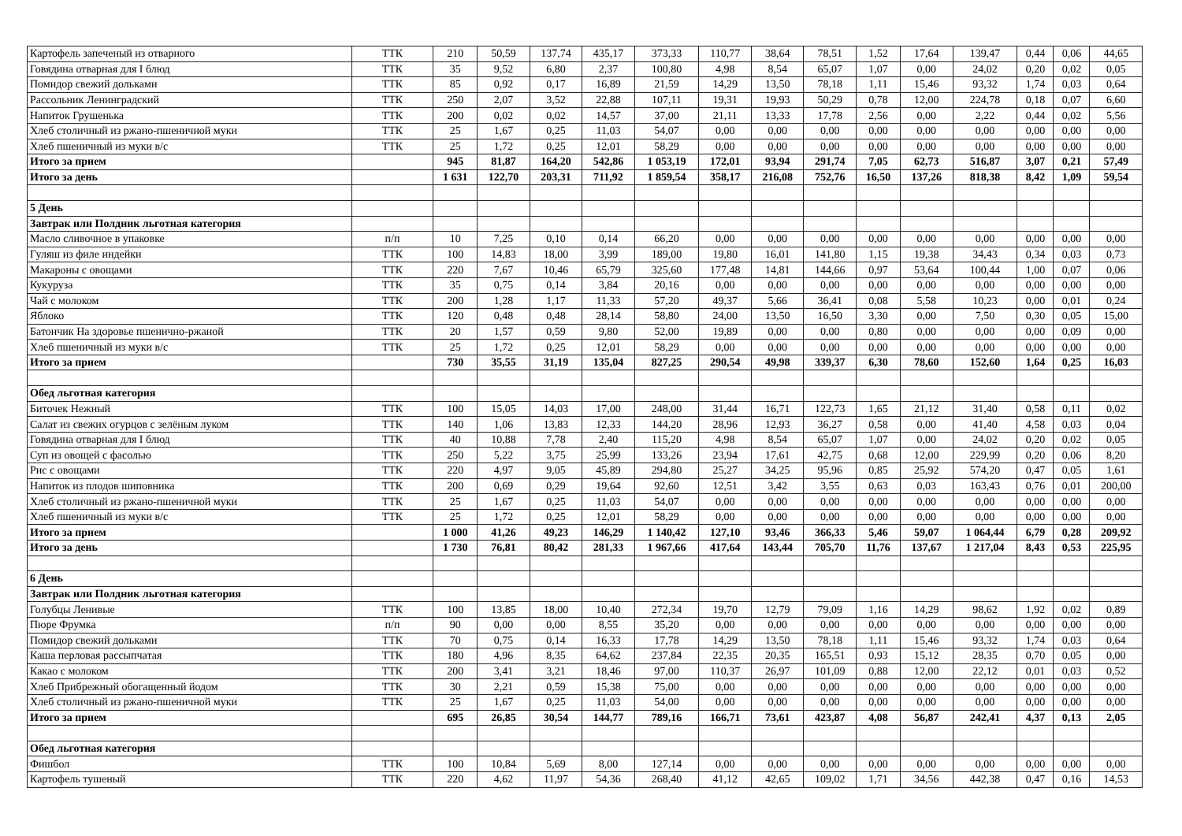| Картофель запеченый из отварного | ТТК | 210 | 50,59 | 137,74 | 435,17 | 373,33 | 110,77 | 38,64 | 78,51 | 1,52 | 17,64 | 139,47 | 0,44 | 0,06 | 44,65 |
| Говядина отварная для I блюд | ТТК | 35 | 9,52 | 6,80 | 2,37 | 100,80 | 4,98 | 8,54 | 65,07 | 1,07 | 0,00 | 24,02 | 0,20 | 0,02 | 0,05 |
| Помидор свежий дольками | ТТК | 85 | 0,92 | 0,17 | 16,89 | 21,59 | 14,29 | 13,50 | 78,18 | 1,11 | 15,46 | 93,32 | 1,74 | 0,03 | 0,64 |
| Рассольник Ленинградский | ТТК | 250 | 2,07 | 3,52 | 22,88 | 107,11 | 19,31 | 19,93 | 50,29 | 0,78 | 12,00 | 224,78 | 0,18 | 0,07 | 6,60 |
| Напиток Грушенька | ТТК | 200 | 0,02 | 0,02 | 14,57 | 37,00 | 21,11 | 13,33 | 17,78 | 2,56 | 0,00 | 2,22 | 0,44 | 0,02 | 5,56 |
| Хлеб столичный из ржано-пшеничной муки | ТТК | 25 | 1,67 | 0,25 | 11,03 | 54,07 | 0,00 | 0,00 | 0,00 | 0,00 | 0,00 | 0,00 | 0,00 | 0,00 | 0,00 |
| Хлеб пшеничный из муки в/с | ТТК | 25 | 1,72 | 0,25 | 12,01 | 58,29 | 0,00 | 0,00 | 0,00 | 0,00 | 0,00 | 0,00 | 0,00 | 0,00 | 0,00 |
| Итого за прием | | 945 | 81,87 | 164,20 | 542,86 | 1 053,19 | 172,01 | 93,94 | 291,74 | 7,05 | 62,73 | 516,87 | 3,07 | 0,21 | 57,49 |
| Итого за день | | 1 631 | 122,70 | 203,31 | 711,92 | 1 859,54 | 358,17 | 216,08 | 752,76 | 16,50 | 137,26 | 818,38 | 8,42 | 1,09 | 59,54 |
| 5 День | | | | | | | | | | | | | | | |
| Завтрак или Полдник льготная категория | | | | | | | | | | | | | | | |
| Масло сливочное в упаковке | п/п | 10 | 7,25 | 0,10 | 0,14 | 66,20 | 0,00 | 0,00 | 0,00 | 0,00 | 0,00 | 0,00 | 0,00 | 0,00 | 0,00 |
| Гуляш из филе индейки | ТТК | 100 | 14,83 | 18,00 | 3,99 | 189,00 | 19,80 | 16,01 | 141,80 | 1,15 | 19,38 | 34,43 | 0,34 | 0,03 | 0,73 |
| Макароны с овощами | ТТК | 220 | 7,67 | 10,46 | 65,79 | 325,60 | 177,48 | 14,81 | 144,66 | 0,97 | 53,64 | 100,44 | 1,00 | 0,07 | 0,06 |
| Кукуруза | ТТК | 35 | 0,75 | 0,14 | 3,84 | 20,16 | 0,00 | 0,00 | 0,00 | 0,00 | 0,00 | 0,00 | 0,00 | 0,00 | 0,00 |
| Чай с молоком | ТТК | 200 | 1,28 | 1,17 | 11,33 | 57,20 | 49,37 | 5,66 | 36,41 | 0,08 | 5,58 | 10,23 | 0,00 | 0,01 | 0,24 |
| Яблоко | ТТК | 120 | 0,48 | 0,48 | 28,14 | 58,80 | 24,00 | 13,50 | 16,50 | 3,30 | 0,00 | 7,50 | 0,30 | 0,05 | 15,00 |
| Батончик На здоровье пшенично-ржаной | ТТК | 20 | 1,57 | 0,59 | 9,80 | 52,00 | 19,89 | 0,00 | 0,00 | 0,80 | 0,00 | 0,00 | 0,00 | 0,09 | 0,00 |
| Хлеб пшеничный из муки в/с | ТТК | 25 | 1,72 | 0,25 | 12,01 | 58,29 | 0,00 | 0,00 | 0,00 | 0,00 | 0,00 | 0,00 | 0,00 | 0,00 | 0,00 |
| Итого за прием | | 730 | 35,55 | 31,19 | 135,04 | 827,25 | 290,54 | 49,98 | 339,37 | 6,30 | 78,60 | 152,60 | 1,64 | 0,25 | 16,03 |
| Обед льготная категория | | | | | | | | | | | | | | | |
| Биточек Нежный | ТТК | 100 | 15,05 | 14,03 | 17,00 | 248,00 | 31,44 | 16,71 | 122,73 | 1,65 | 21,12 | 31,40 | 0,58 | 0,11 | 0,02 |
| Салат из свежих огурцов с зелёным луком | ТТК | 140 | 1,06 | 13,83 | 12,33 | 144,20 | 28,96 | 12,93 | 36,27 | 0,58 | 0,00 | 41,40 | 4,58 | 0,03 | 0,04 |
| Говядина отварная для I блюд | ТТК | 40 | 10,88 | 7,78 | 2,40 | 115,20 | 4,98 | 8,54 | 65,07 | 1,07 | 0,00 | 24,02 | 0,20 | 0,02 | 0,05 |
| Суп из овощей с фасолью | ТТК | 250 | 5,22 | 3,75 | 25,99 | 133,26 | 23,94 | 17,61 | 42,75 | 0,68 | 12,00 | 229,99 | 0,20 | 0,06 | 8,20 |
| Рис с овощами | ТТК | 220 | 4,97 | 9,05 | 45,89 | 294,80 | 25,27 | 34,25 | 95,96 | 0,85 | 25,92 | 574,20 | 0,47 | 0,05 | 1,61 |
| Напиток из плодов шиповника | ТТК | 200 | 0,69 | 0,29 | 19,64 | 92,60 | 12,51 | 3,42 | 3,55 | 0,63 | 0,03 | 163,43 | 0,76 | 0,01 | 200,00 |
| Хлеб столичный из ржано-пшеничной муки | ТТК | 25 | 1,67 | 0,25 | 11,03 | 54,07 | 0,00 | 0,00 | 0,00 | 0,00 | 0,00 | 0,00 | 0,00 | 0,00 | 0,00 |
| Хлеб пшеничный из муки в/с | ТТК | 25 | 1,72 | 0,25 | 12,01 | 58,29 | 0,00 | 0,00 | 0,00 | 0,00 | 0,00 | 0,00 | 0,00 | 0,00 | 0,00 |
| Итого за прием | | 1 000 | 41,26 | 49,23 | 146,29 | 1 140,42 | 127,10 | 93,46 | 366,33 | 5,46 | 59,07 | 1 064,44 | 6,79 | 0,28 | 209,92 |
| Итого за день | | 1 730 | 76,81 | 80,42 | 281,33 | 1 967,66 | 417,64 | 143,44 | 705,70 | 11,76 | 137,67 | 1 217,04 | 8,43 | 0,53 | 225,95 |
| 6 День | | | | | | | | | | | | | | | |
| Завтрак или Полдник льготная категория | | | | | | | | | | | | | | | |
| Голубцы Ленивые | ТТК | 100 | 13,85 | 18,00 | 10,40 | 272,34 | 19,70 | 12,79 | 79,09 | 1,16 | 14,29 | 98,62 | 1,92 | 0,02 | 0,89 |
| Пюре Фрумка | п/п | 90 | 0,00 | 0,00 | 8,55 | 35,20 | 0,00 | 0,00 | 0,00 | 0,00 | 0,00 | 0,00 | 0,00 | 0,00 | 0,00 |
| Помидор свежий дольками | ТТК | 70 | 0,75 | 0,14 | 16,33 | 17,78 | 14,29 | 13,50 | 78,18 | 1,11 | 15,46 | 93,32 | 1,74 | 0,03 | 0,64 |
| Каша перловая рассыпчатая | ТТК | 180 | 4,96 | 8,35 | 64,62 | 237,84 | 22,35 | 20,35 | 165,51 | 0,93 | 15,12 | 28,35 | 0,70 | 0,05 | 0,00 |
| Какао с молоком | ТТК | 200 | 3,41 | 3,21 | 18,46 | 97,00 | 110,37 | 26,97 | 101,09 | 0,88 | 12,00 | 22,12 | 0,01 | 0,03 | 0,52 |
| Хлеб Прибрежный обогащенный йодом | ТТК | 30 | 2,21 | 0,59 | 15,38 | 75,00 | 0,00 | 0,00 | 0,00 | 0,00 | 0,00 | 0,00 | 0,00 | 0,00 | 0,00 |
| Хлеб столичный из ржано-пшеничной муки | ТТК | 25 | 1,67 | 0,25 | 11,03 | 54,00 | 0,00 | 0,00 | 0,00 | 0,00 | 0,00 | 0,00 | 0,00 | 0,00 | 0,00 |
| Итого за прием | | 695 | 26,85 | 30,54 | 144,77 | 789,16 | 166,71 | 73,61 | 423,87 | 4,08 | 56,87 | 242,41 | 4,37 | 0,13 | 2,05 |
| Обед льготная категория | | | | | | | | | | | | | | | |
| Фишбол | ТТК | 100 | 10,84 | 5,69 | 8,00 | 127,14 | 0,00 | 0,00 | 0,00 | 0,00 | 0,00 | 0,00 | 0,00 | 0,00 | 0,00 |
| Картофель тушеный | ТТК | 220 | 4,62 | 11,97 | 54,36 | 268,40 | 41,12 | 42,65 | 109,02 | 1,71 | 34,56 | 442,38 | 0,47 | 0,16 | 14,53 |